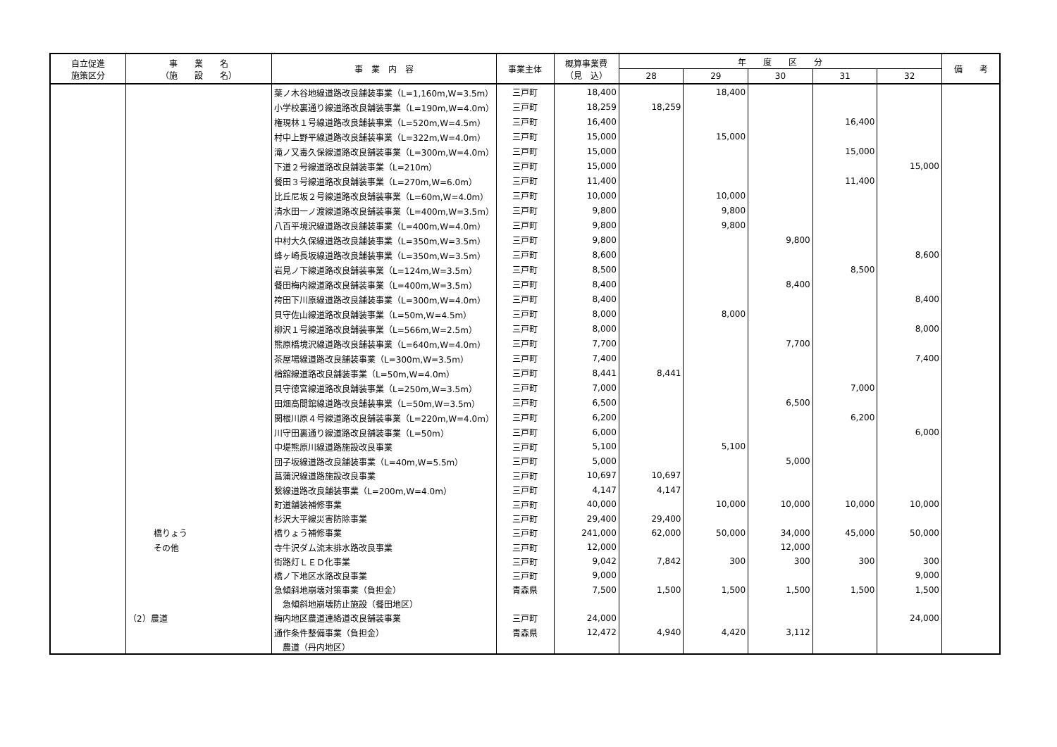| 自立促進 施策区分 | 事 業 名 （施 設 名） | 事 業 内 容 | 事業主体 | 概算事業費 （見 込） | 年 度 区 分 | | | | | 備 考 |
| --- | --- | --- | --- | --- | --- | --- | --- | --- | --- | --- |
| | | | | | 28 | 29 | 30 | 31 | 32 | |
| | | 葉ノ木谷地線道路改良舗装事業（L=1,160m,W=3.5m） | 三戸町 | 18,400 | | 18,400 | | | | |
| | | 小学校裏通り線道路改良舗装事業（L=190m,W=4.0m） | 三戸町 | 18,259 | 18,259 | | | | | |
| | | 権現林１号線道路改良舗装事業（L=520m,W=4.5m） | 三戸町 | 16,400 | | | | 16,400 | | |
| | | 村中上野平線道路改良舗装事業（L=322m,W=4.0m） | 三戸町 | 15,000 | | 15,000 | | | | |
| | | 滝ノ又毒久保線道路改良舗装事業（L=300m,W=4.0m） | 三戸町 | 15,000 | | | | 15,000 | | |
| | | 下道２号線道路改良舗装事業（L=210m） | 三戸町 | 15,000 | | | | | 15,000 | |
| | | 餐田３号線道路改良舗装事業（L=270m,W=6.0m） | 三戸町 | 11,400 | | | | 11,400 | | |
| | | 比丘尼坂２号線道路改良舗装事業（L=60m,W=4.0m） | 三戸町 | 10,000 | | 10,000 | | | | |
| | | 清水田一ノ渡線道路改良舗装事業（L=400m,W=3.5m） | 三戸町 | 9,800 | | 9,800 | | | | |
| | | 八百平境沢線道路改良舗装事業（L=400m,W=4.0m） | 三戸町 | 9,800 | | 9,800 | | | | |
| | | 中村大久保線道路改良舗装事業（L=350m,W=3.5m） | 三戸町 | 9,800 | | | 9,800 | | | |
| | | 蜂ヶ崎長坂線道路改良舗装事業（L=350m,W=3.5m） | 三戸町 | 8,600 | | | | | 8,600 | |
| | | 岩見ノ下線道路改良舗装事業（L=124m,W=3.5m） | 三戸町 | 8,500 | | | | 8,500 | | |
| | | 餐田梅内線道路改良舗装事業（L=400m,W=3.5m） | 三戸町 | 8,400 | | | 8,400 | | | |
| | | 袴田下川原線道路改良舗装事業（L=300m,W=4.0m） | 三戸町 | 8,400 | | | | | 8,400 | |
| | | 貝守佐山線道路改良舗装事業（L=50m,W=4.5m） | 三戸町 | 8,000 | | 8,000 | | | | |
| | | 柳沢１号線道路改良舗装事業（L=566m,W=2.5m） | 三戸町 | 8,000 | | | | | 8,000 | |
| | | 熊原橋境沢線道路改良舗装事業（L=640m,W=4.0m） | 三戸町 | 7,700 | | | 7,700 | | | |
| | | 茶屋場線道路改良舗装事業（L=300m,W=3.5m） | 三戸町 | 7,400 | | | | | 7,400 | |
| | | 楢舘線道路改良舗装事業（L=50m,W=4.0m） | 三戸町 | 8,441 | 8,441 | | | | | |
| | | 貝守徳宮線道路改良舗装事業（L=250m,W=3.5m） | 三戸町 | 7,000 | | | | 7,000 | | |
| | | 田畑高間舘線道路改良舗装事業（L=50m,W=3.5m） | 三戸町 | 6,500 | | | 6,500 | | | |
| | | 関根川原４号線道路改良舗装事業（L=220m,W=4.0m） | 三戸町 | 6,200 | | | | 6,200 | | |
| | | 川守田裏通り線道路改良舗装事業（L=50m） | 三戸町 | 6,000 | | | | | 6,000 | |
| | | 中堤熊原川線道路施設改良事業 | 三戸町 | 5,100 | | 5,100 | | | | |
| | | 団子坂線道路改良舗装事業（L=40m,W=5.5m） | 三戸町 | 5,000 | | | 5,000 | | | |
| | | 菖蒲沢線道路施設改良事業 | 三戸町 | 10,697 | 10,697 | | | | | |
| | | 繋線道路改良舗装事業（L=200m,W=4.0m） | 三戸町 | 4,147 | 4,147 | | | | | |
| | | 町道舗装補修事業 | 三戸町 | 40,000 | | 10,000 | 10,000 | 10,000 | 10,000 | |
| | | 杉沢大平線災害防除事業 | 三戸町 | 29,400 | 29,400 | | | | | |
| | 橋りょう | 橋りょう補修事業 | 三戸町 | 241,000 | 62,000 | 50,000 | 34,000 | 45,000 | 50,000 | |
| | その他 | 寺牛沢ダム流末排水路改良事業 | 三戸町 | 12,000 | | | 12,000 | | | |
| | | 街路灯ＬＥＤ化事業 | 三戸町 | 9,042 | 7,842 | 300 | 300 | 300 | 300 | |
| | | 橋ノ下地区水路改良事業 | 三戸町 | 9,000 | | | | | 9,000 | |
| | | 急傾斜地崩壊対策事業（負担金） | 青森県 | 7,500 | 1,500 | 1,500 | 1,500 | 1,500 | 1,500 | |
| | | 急傾斜地崩壊防止施設（餐田地区） | | | | | | | | |
| | （2）農道 | 梅内地区農道連絡道改良舗装事業 | 三戸町 | 24,000 | | | | | 24,000 | |
| | | 通作条件整備事業（負担金） | 青森県 | 12,472 | 4,940 | 4,420 | 3,112 | | | |
| | | 農道（丹内地区） | | | | | | | | |